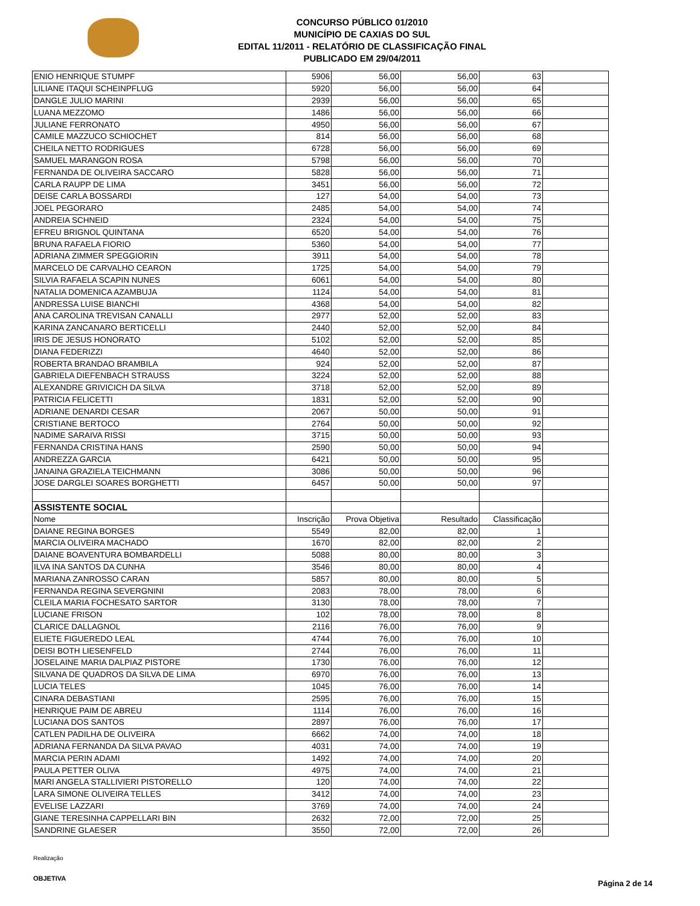CONCURSO PÚBLICO 01/2010
MUNICÍPIO DE CAXIAS DO SUL
EDITAL 11/2011 - RELATÓRIO DE CLASSIFICAÇÃO FINAL
PUBLICADO EM 29/04/2011
| ENIO HENRIQUE STUMPF | 5906 | 56,00 | 56,00 | 63 | |
| LILIANE ITAQUI SCHEINPFLUG | 5920 | 56,00 | 56,00 | 64 | |
| DANGLE JULIO MARINI | 2939 | 56,00 | 56,00 | 65 | |
| LUANA MEZZOMO | 1486 | 56,00 | 56,00 | 66 | |
| JULIANE FERRONATO | 4950 | 56,00 | 56,00 | 67 | |
| CAMILE MAZZUCO SCHIOCHET | 814 | 56,00 | 56,00 | 68 | |
| CHEILA NETTO RODRIGUES | 6728 | 56,00 | 56,00 | 69 | |
| SAMUEL MARANGON ROSA | 5798 | 56,00 | 56,00 | 70 | |
| FERNANDA DE OLIVEIRA SACCARO | 5828 | 56,00 | 56,00 | 71 | |
| CARLA RAUPP DE LIMA | 3451 | 56,00 | 56,00 | 72 | |
| DEISE CARLA BOSSARDI | 127 | 54,00 | 54,00 | 73 | |
| JOEL PEGORARO | 2485 | 54,00 | 54,00 | 74 | |
| ANDREIA SCHNEID | 2324 | 54,00 | 54,00 | 75 | |
| EFREU BRIGNOL QUINTANA | 6520 | 54,00 | 54,00 | 76 | |
| BRUNA RAFAELA FIORIO | 5360 | 54,00 | 54,00 | 77 | |
| ADRIANA ZIMMER SPEGGIORIN | 3911 | 54,00 | 54,00 | 78 | |
| MARCELO DE CARVALHO CEARON | 1725 | 54,00 | 54,00 | 79 | |
| SILVIA RAFAELA SCAPIN NUNES | 6061 | 54,00 | 54,00 | 80 | |
| NATALIA DOMENICA AZAMBUJA | 1124 | 54,00 | 54,00 | 81 | |
| ANDRESSA LUISE BIANCHI | 4368 | 54,00 | 54,00 | 82 | |
| ANA CAROLINA TREVISAN CANALLI | 2977 | 52,00 | 52,00 | 83 | |
| KARINA ZANCANARO BERTICELLI | 2440 | 52,00 | 52,00 | 84 | |
| IRIS DE JESUS HONORATO | 5102 | 52,00 | 52,00 | 85 | |
| DIANA FEDERIZZI | 4640 | 52,00 | 52,00 | 86 | |
| ROBERTA BRANDAO BRAMBILA | 924 | 52,00 | 52,00 | 87 | |
| GABRIELA DIEFENBACH STRAUSS | 3224 | 52,00 | 52,00 | 88 | |
| ALEXANDRE GRIVICICH DA SILVA | 3718 | 52,00 | 52,00 | 89 | |
| PATRICIA FELICETTI | 1831 | 52,00 | 52,00 | 90 | |
| ADRIANE DENARDI CESAR | 2067 | 50,00 | 50,00 | 91 | |
| CRISTIANE BERTOCO | 2764 | 50,00 | 50,00 | 92 | |
| NADIME SARAIVA RISSI | 3715 | 50,00 | 50,00 | 93 | |
| FERNANDA CRISTINA HANS | 2590 | 50,00 | 50,00 | 94 | |
| ANDREZZA GARCIA | 6421 | 50,00 | 50,00 | 95 | |
| JANAINA GRAZIELA TEICHMANN | 3086 | 50,00 | 50,00 | 96 | |
| JOSE DARGLEI SOARES BORGHETTI | 6457 | 50,00 | 50,00 | 97 | |
| ASSISTENTE SOCIAL | | | | | |
| Nome | Inscrição | Prova Objetiva | Resultado | Classificação | |
| DAIANE REGINA BORGES | 5549 | 82,00 | 82,00 | 1 | |
| MARCIA OLIVEIRA MACHADO | 1670 | 82,00 | 82,00 | 2 | |
| DAIANE BOAVENTURA BOMBARDELLI | 5088 | 80,00 | 80,00 | 3 | |
| ILVA INA SANTOS DA CUNHA | 3546 | 80,00 | 80,00 | 4 | |
| MARIANA ZANROSSO CARAN | 5857 | 80,00 | 80,00 | 5 | |
| FERNANDA REGINA SEVERGNINI | 2083 | 78,00 | 78,00 | 6 | |
| CLEILA MARIA FOCHESATO SARTOR | 3130 | 78,00 | 78,00 | 7 | |
| LUCIANE FRISON | 102 | 78,00 | 78,00 | 8 | |
| CLARICE DALLAGNOL | 2116 | 76,00 | 76,00 | 9 | |
| ELIETE FIGUEREDO LEAL | 4744 | 76,00 | 76,00 | 10 | |
| DEISI BOTH LIESENFELD | 2744 | 76,00 | 76,00 | 11 | |
| JOSELAINE MARIA DALPIAZ PISTORE | 1730 | 76,00 | 76,00 | 12 | |
| SILVANA DE QUADROS DA SILVA DE LIMA | 6970 | 76,00 | 76,00 | 13 | |
| LUCIA TELES | 1045 | 76,00 | 76,00 | 14 | |
| CINARA DEBASTIANI | 2595 | 76,00 | 76,00 | 15 | |
| HENRIQUE PAIM DE ABREU | 1114 | 76,00 | 76,00 | 16 | |
| LUCIANA DOS SANTOS | 2897 | 76,00 | 76,00 | 17 | |
| CATLEN PADILHA DE OLIVEIRA | 6662 | 74,00 | 74,00 | 18 | |
| ADRIANA FERNANDA DA SILVA PAVAO | 4031 | 74,00 | 74,00 | 19 | |
| MARCIA PERIN ADAMI | 1492 | 74,00 | 74,00 | 20 | |
| PAULA PETTER OLIVA | 4975 | 74,00 | 74,00 | 21 | |
| MARI ANGELA STALLIVIERI PISTORELLO | 120 | 74,00 | 74,00 | 22 | |
| LARA SIMONE OLIVEIRA TELLES | 3412 | 74,00 | 74,00 | 23 | |
| EVELISE LAZZARI | 3769 | 74,00 | 74,00 | 24 | |
| GIANE TERESINHA CAPPELLARI BIN | 2632 | 72,00 | 72,00 | 25 | |
| SANDRINE GLAESER | 3550 | 72,00 | 72,00 | 26 | |
Realização
OBJETIVA
Página 2 de 14